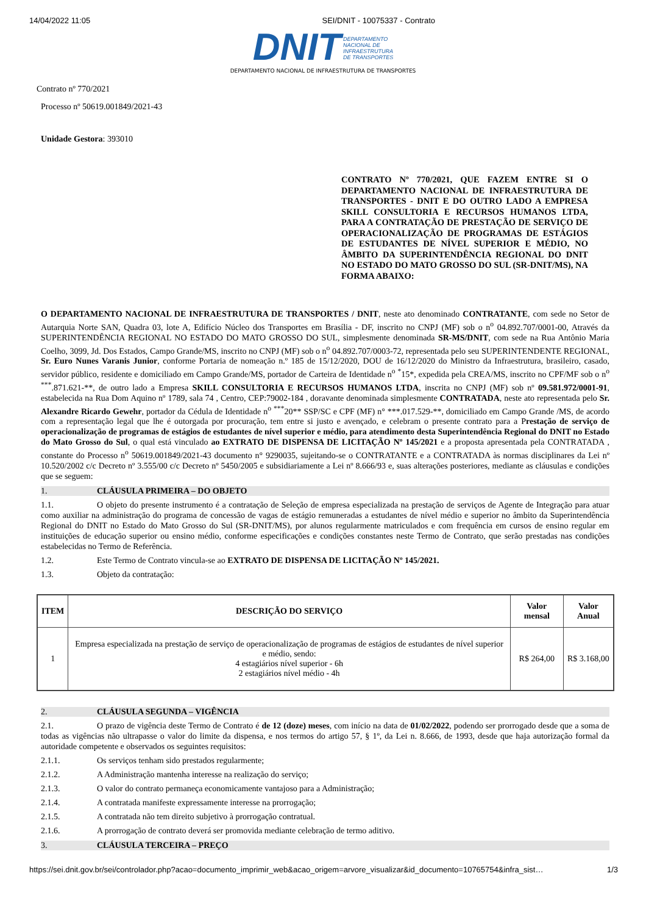14/04/2022 11:05 SEI/DNIT - 10075337 - Contrato
DNIT DEPARTAMENTO
NACIONAL DE
INFRAESTRUTURA
DE TRANSPORTES
DEPARTAMENTO NACIONAL DE INFRAESTRUTURA DE TRANSPORTES
Contrato nº 770/2021
Processo nº 50619.001849/2021-43
Unidade Gestora: 393010
CONTRATO Nº 770/2021, QUE FAZEM ENTRE SI O DEPARTAMENTO NACIONAL DE INFRAESTRUTURA DE TRANSPORTES - DNIT E DO OUTRO LADO A EMPRESA SKILL CONSULTORIA E RECURSOS HUMANOS LTDA, PARA A CONTRATAÇÃO DE PRESTAÇÃO DE SERVIÇO DE OPERACIONALIZAÇÃO DE PROGRAMAS DE ESTÁGIOS DE ESTUDANTES DE NÍVEL SUPERIOR E MÉDIO, NO ÂMBITO DA SUPERINTENDÊNCIA REGIONAL DO DNIT NO ESTADO DO MATO GROSSO DO SUL (SR-DNIT/MS), NA FORMA ABAIXO:
O DEPARTAMENTO NACIONAL DE INFRAESTRUTURA DE TRANSPORTES / DNIT, neste ato denominado CONTRATANTE, com sede no Setor de Autarquia Norte SAN, Quadra 03, lote A, Edifício Núcleo dos Transportes em Brasília - DF, inscrito no CNPJ (MF) sob o n<sup>o</sup> 04.892.707/0001-00, Através da SUPERINTENDÊNCIA REGIONAL NO ESTADO DO MATO GROSSO DO SUL, simplesmente denominada SR-MS/DNIT, com sede na Rua Antônio Maria Coelho, 3099, Jd. Dos Estados, Campo Grande/MS, inscrito no CNPJ (MF) sob o n<sup>o</sup> 04.892.707/0003-72, representada pelo seu SUPERINTENDENTE REGIONAL, Sr. Euro Nunes Varanis Junior, conforme Portaria de nomeação n.º 185 de 15/12/2020, DOU de 16/12/2020 do Ministro da Infraestrutura, brasileiro, casado, servidor público, residente e domiciliado em Campo Grande/MS, portador de Carteira de Identidade n<sup>o</sup> <sup>*</sup>15*, expedida pela CREA/MS, inscrito no CPF/MF sob o n<sup>o</sup> <sup>***</sup>.871.621-**, de outro lado a Empresa SKILL CONSULTORIA E RECURSOS HUMANOS LTDA, inscrita no CNPJ (MF) sob nº 09.581.972/0001-91, estabelecida na Rua Dom Aquino nº 1789, sala 74 , Centro, CEP:79002-184 , doravante denominada simplesmente CONTRATADA, neste ato representada pelo Sr. Alexandre Ricardo Gewehr, portador da Cédula de Identidade n<sup>o</sup> <sup>***</sup>20** SSP/SC e CPF (MF) n° ***.017.529-**, domiciliado em Campo Grande /MS, de acordo com a representação legal que lhe é outorgada por procuração, tem entre si justo e avençado, e celebram o presente contrato para a Prestação de serviço de operacionalização de programas de estágios de estudantes de nível superior e médio, para atendimento desta Superintendência Regional do DNIT no Estado do Mato Grosso do Sul, o qual está vinculado ao EXTRATO DE DISPENSA DE LICITAÇÃO Nº 145/2021 e a proposta apresentada pela CONTRATADA , constante do Processo n<sup>o</sup> 50619.001849/2021-43 documento n° 9290035, sujeitando-se o CONTRATANTE e a CONTRATADA às normas disciplinares da Lei nº 10.520/2002 c/c Decreto nº 3.555/00 c/c Decreto nº 5450/2005 e subsidiariamente a Lei nº 8.666/93 e, suas alterações posteriores, mediante as cláusulas e condições que se seguem:
1. CLÁUSULA PRIMEIRA – DO OBJETO
1.1. O objeto do presente instrumento é a contratação de Seleção de empresa especializada na prestação de serviços de Agente de Integração para atuar como auxiliar na administração do programa de concessão de vagas de estágio remuneradas a estudantes de nível médio e superior no âmbito da Superintendência Regional do DNIT no Estado do Mato Grosso do Sul (SR-DNIT/MS), por alunos regularmente matriculados e com frequência em cursos de ensino regular em instituições de educação superior ou ensino médio, conforme especificações e condições constantes neste Termo de Contrato, que serão prestadas nas condições estabelecidas no Termo de Referência.
1.2. Este Termo de Contrato vincula-se ao EXTRATO DE DISPENSA DE LICITAÇÃO Nº 145/2021.
1.3. Objeto da contratação:
| ITEM | DESCRIÇÃO DO SERVIÇO | Valor mensal | Valor Anual |
| --- | --- | --- | --- |
| 1 | Empresa especializada na prestação de serviço de operacionalização de programas de estágios de estudantes de nível superior e médio, sendo: 4 estagiários nível superior - 6h 2 estagiários nível médio - 4h | R$ 264,00 | R$ 3.168,00 |
2. CLÁUSULA SEGUNDA – VIGÊNCIA
2.1. O prazo de vigência deste Termo de Contrato é de 12 (doze) meses, com início na data de 01/02/2022, podendo ser prorrogado desde que a soma de todas as vigências não ultrapasse o valor do limite da dispensa, e nos termos do artigo 57, § 1º, da Lei n. 8.666, de 1993, desde que haja autorização formal da autoridade competente e observados os seguintes requisitos:
2.1.1. Os serviços tenham sido prestados regularmente;
2.1.2. A Administração mantenha interesse na realização do serviço;
2.1.3. O valor do contrato permaneça economicamente vantajoso para a Administração;
2.1.4. A contratada manifeste expressamente interesse na prorrogação;
2.1.5. A contratada não tem direito subjetivo à prorrogação contratual.
2.1.6. A prorrogação de contrato deverá ser promovida mediante celebração de termo aditivo.
3. CLÁUSULA TERCEIRA – PREÇO
https://sei.dnit.gov.br/sei/controlador.php?acao=documento_imprimir_web&acao_origem=arvore_visualizar&id_documento=10765754&infra_sist… 1/3